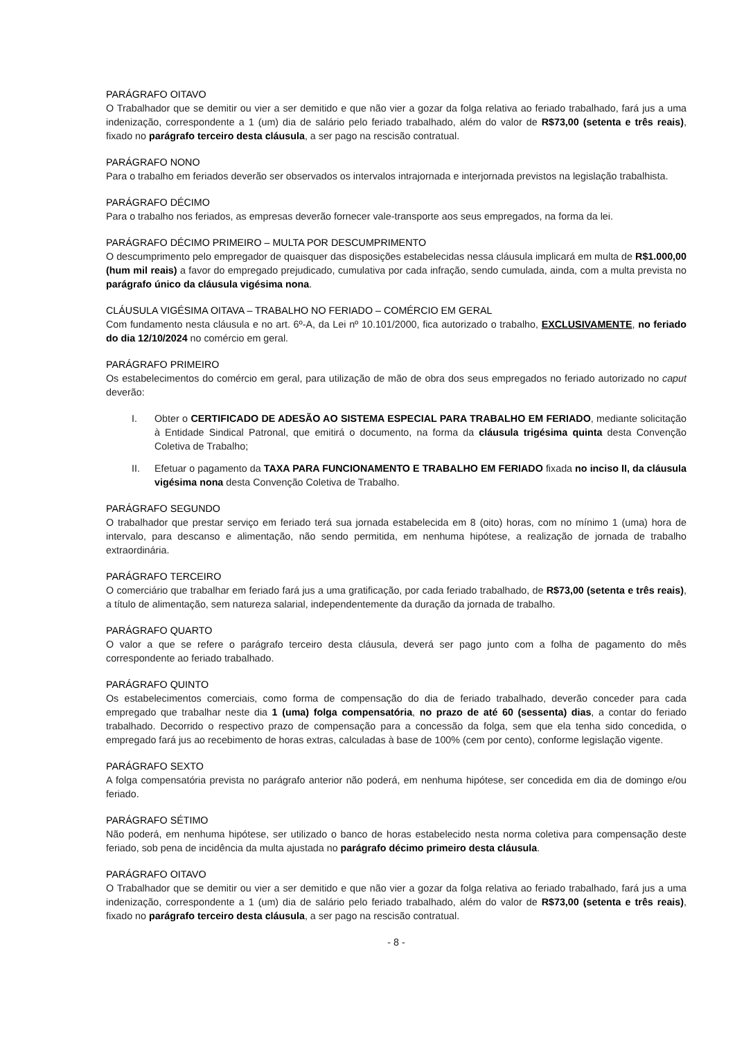PARÁGRAFO OITAVO
O Trabalhador que se demitir ou vier a ser demitido e que não vier a gozar da folga relativa ao feriado trabalhado, fará jus a uma indenização, correspondente a 1 (um) dia de salário pelo feriado trabalhado, além do valor de R$73,00 (setenta e três reais), fixado no parágrafo terceiro desta cláusula, a ser pago na rescisão contratual.
PARÁGRAFO NONO
Para o trabalho em feriados deverão ser observados os intervalos intrajornada e interjornada previstos na legislação trabalhista.
PARÁGRAFO DÉCIMO
Para o trabalho nos feriados, as empresas deverão fornecer vale-transporte aos seus empregados, na forma da lei.
PARÁGRAFO DÉCIMO PRIMEIRO – MULTA POR DESCUMPRIMENTO
O descumprimento pelo empregador de quaisquer das disposições estabelecidas nessa cláusula implicará em multa de R$1.000,00 (hum mil reais) a favor do empregado prejudicado, cumulativa por cada infração, sendo cumulada, ainda, com a multa prevista no parágrafo único da cláusula vigésima nona.
CLÁUSULA VIGÉSIMA OITAVA – TRABALHO NO FERIADO – COMÉRCIO EM GERAL
Com fundamento nesta cláusula e no art. 6º-A, da Lei nº 10.101/2000, fica autorizado o trabalho, EXCLUSIVAMENTE, no feriado do dia 12/10/2024 no comércio em geral.
PARÁGRAFO PRIMEIRO
Os estabelecimentos do comércio em geral, para utilização de mão de obra dos seus empregados no feriado autorizado no caput deverão:
I. Obter o CERTIFICADO DE ADESÃO AO SISTEMA ESPECIAL PARA TRABALHO EM FERIADO, mediante solicitação à Entidade Sindical Patronal, que emitirá o documento, na forma da cláusula trigésima quinta desta Convenção Coletiva de Trabalho;
II. Efetuar o pagamento da TAXA PARA FUNCIONAMENTO E TRABALHO EM FERIADO fixada no inciso II, da cláusula vigésima nona desta Convenção Coletiva de Trabalho.
PARÁGRAFO SEGUNDO
O trabalhador que prestar serviço em feriado terá sua jornada estabelecida em 8 (oito) horas, com no mínimo 1 (uma) hora de intervalo, para descanso e alimentação, não sendo permitida, em nenhuma hipótese, a realização de jornada de trabalho extraordinária.
PARÁGRAFO TERCEIRO
O comerciário que trabalhar em feriado fará jus a uma gratificação, por cada feriado trabalhado, de R$73,00 (setenta e três reais), a título de alimentação, sem natureza salarial, independentemente da duração da jornada de trabalho.
PARÁGRAFO QUARTO
O valor a que se refere o parágrafo terceiro desta cláusula, deverá ser pago junto com a folha de pagamento do mês correspondente ao feriado trabalhado.
PARÁGRAFO QUINTO
Os estabelecimentos comerciais, como forma de compensação do dia de feriado trabalhado, deverão conceder para cada empregado que trabalhar neste dia 1 (uma) folga compensatória, no prazo de até 60 (sessenta) dias, a contar do feriado trabalhado. Decorrido o respectivo prazo de compensação para a concessão da folga, sem que ela tenha sido concedida, o empregado fará jus ao recebimento de horas extras, calculadas à base de 100% (cem por cento), conforme legislação vigente.
PARÁGRAFO SEXTO
A folga compensatória prevista no parágrafo anterior não poderá, em nenhuma hipótese, ser concedida em dia de domingo e/ou feriado.
PARÁGRAFO SÉTIMO
Não poderá, em nenhuma hipótese, ser utilizado o banco de horas estabelecido nesta norma coletiva para compensação deste feriado, sob pena de incidência da multa ajustada no parágrafo décimo primeiro desta cláusula.
PARÁGRAFO OITAVO
O Trabalhador que se demitir ou vier a ser demitido e que não vier a gozar da folga relativa ao feriado trabalhado, fará jus a uma indenização, correspondente a 1 (um) dia de salário pelo feriado trabalhado, além do valor de R$73,00 (setenta e três reais), fixado no parágrafo terceiro desta cláusula, a ser pago na rescisão contratual.
- 8 -